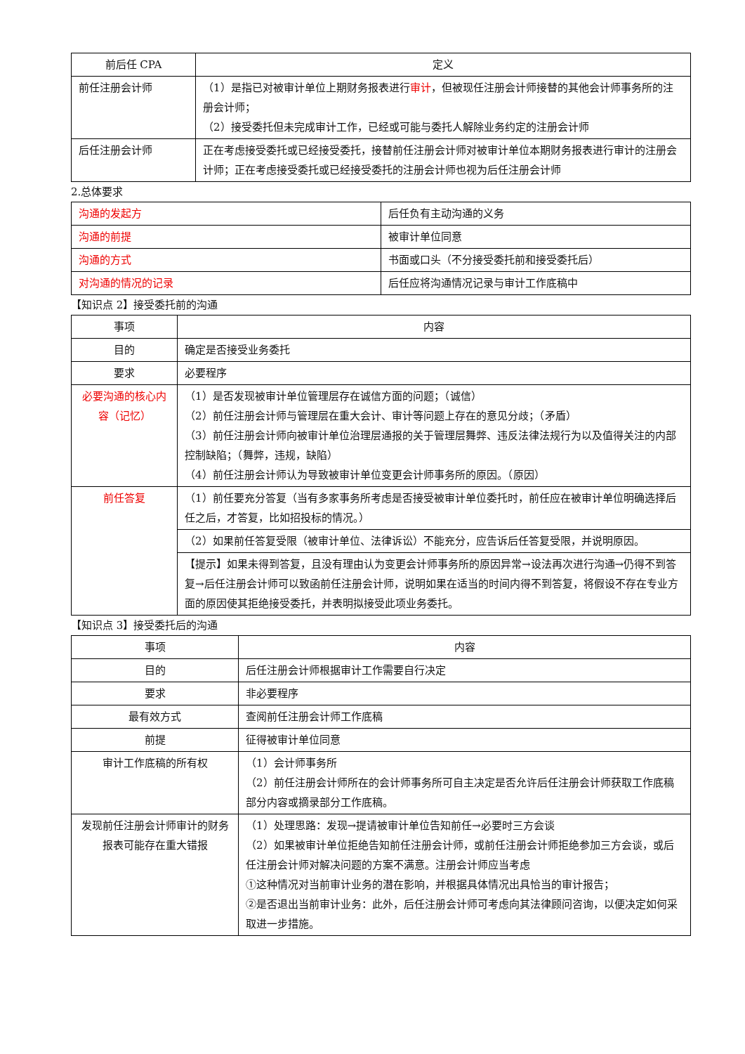| 前后任 CPA | 定义 |
| --- | --- |
| 前任注册会计师 | （1）是指已对被审计单位上期财务报表进行 审计 ，但被现任注册会计师接替的其他会计师事务所的注册会计师； （2）接受委托但未完成审计工作，已经或可能与委托人解除业务约定的注册会计师 |
| 后任注册会计师 | 正在考虑接受委托或已经接受委托，接替前任注册会计师对被审计单位本期财务报表进行审计的注册会计师；正在考虑接受委托或已经接受委托的注册会计师也视为后任注册会计师 |
2.总体要求
| 沟通的发起方 | 后任负有主动沟通的义务 |
| 沟通的前提 | 被审计单位同意 |
| 沟通的方式 | 书面或口头（不分接受委托前和接受委托后） |
| 对沟通的情况的记录 | 后任应将沟通情况记录与审计工作底稿中 |
【知识点 2】接受委托前的沟通
| 事项 | 内容 |
| --- | --- |
| 目的 | 确定是否接受业务委托 |
| 要求 | 必要程序 |
| 必要沟通的核心内容（记忆） | （1）是否发现被审计单位管理层存在诚信方面的问题；（诚信） （2）前任注册会计师与管理层在重大会计、审计等问题上存在的意见分歧；（矛盾） （3）前任注册会计师向被审计单位治理层通报的关于管理层舞弊、违反法律法规行为以及值得关注的内部控制缺陷；（舞弊，违规，缺陷） （4）前任注册会计师认为导致被审计单位变更会计师事务所的原因。（原因） |
| 前任答复 | （1）前任要充分答复（当有多家事务所考虑是否接受被审计单位委托时，前任应在被审计单位明确选择后任之后，才答复，比如招投标的情况。） |
| | （2）如果前任答复受限（被审计单位、法律诉讼）不能充分，应告诉后任答复受限，并说明原因。 |
| | 【提示】如果未得到答复，且没有理由认为变更会计师事务所的原因异常→设法再次进行沟通→仍得不到答复→后任注册会计师可以致函前任注册会计师，说明如果在适当的时间内得不到答复，将假设不存在专业方面的原因使其拒绝接受委托，并表明拟接受此项业务委托。 |
【知识点 3】接受委托后的沟通
| 事项 | 内容 |
| --- | --- |
| 目的 | 后任注册会计师根据审计工作需要自行决定 |
| 要求 | 非必要程序 |
| 最有效方式 | 查阅前任注册会计师工作底稿 |
| 前提 | 征得被审计单位同意 |
| 审计工作底稿的所有权 | （1）会计师事务所 （2）前任注册会计师所在的会计师事务所可自主决定是否允许后任注册会计师获取工作底稿部分内容或摘录部分工作底稿。 |
| 发现前任注册会计师审计的财务报表可能存在重大错报 | （1）处理思路：发现→提请被审计单位告知前任→必要时三方会谈 （2）如果被审计单位拒绝告知前任注册会计师，或前任注册会计师拒绝参加三方会谈，或后任注册会计师对解决问题的方案不满意。注册会计师应当考虑 ①这种情况对当前审计业务的潜在影响，并根据具体情况出具恰当的审计报告； ②是否退出当前审计业务：此外，后任注册会计师可考虑向其法律顾问咨询，以便决定如何采取进一步措施。 |